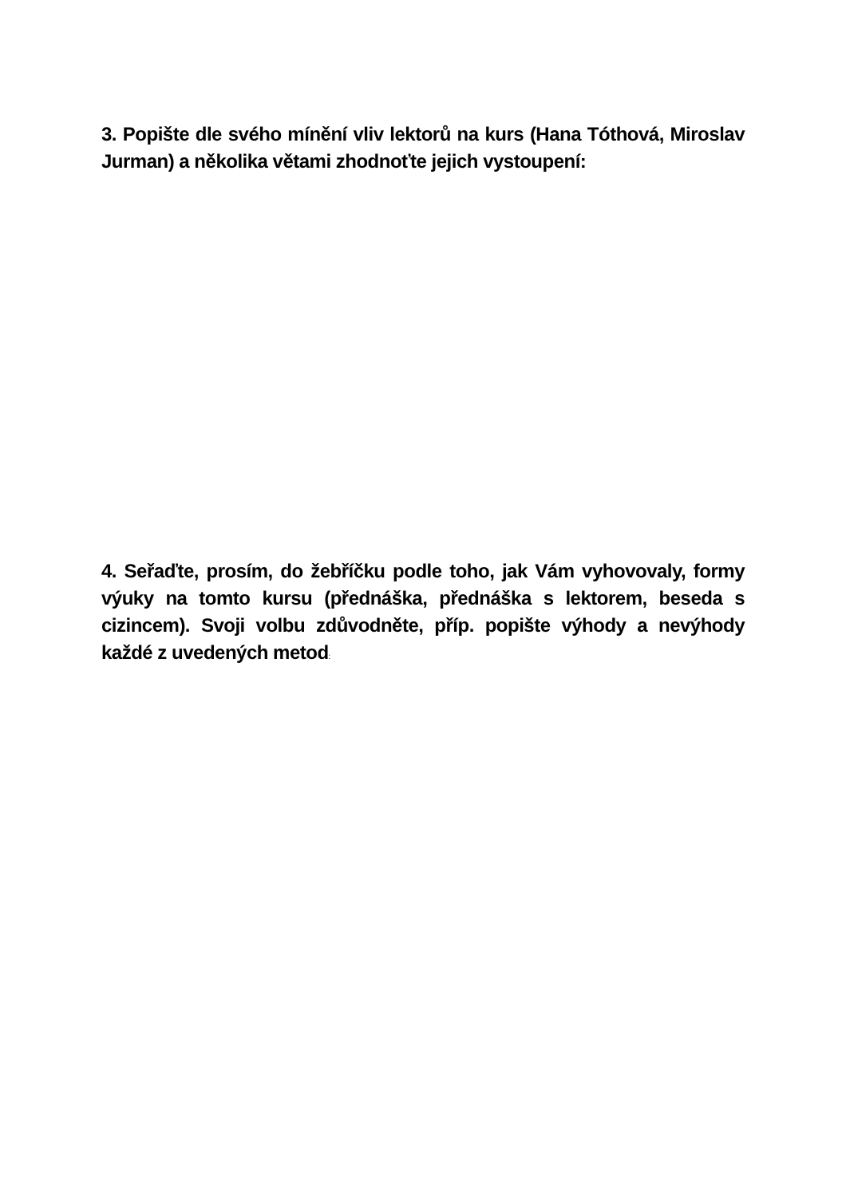3. Popište dle svého mínění vliv lektorů na kurs (Hana Tóthová, Miroslav Jurman) a několika větami zhodnoťte jejich vystoupení:
4. Seřaďte, prosím, do žebříčku podle toho, jak Vám vyhovovaly, formy výuky na tomto kursu (přednáška, přednáška s lektorem, beseda s cizincem). Svoji volbu zdůvodněte, příp. popište výhody a nevýhody každé z uvedených metod: